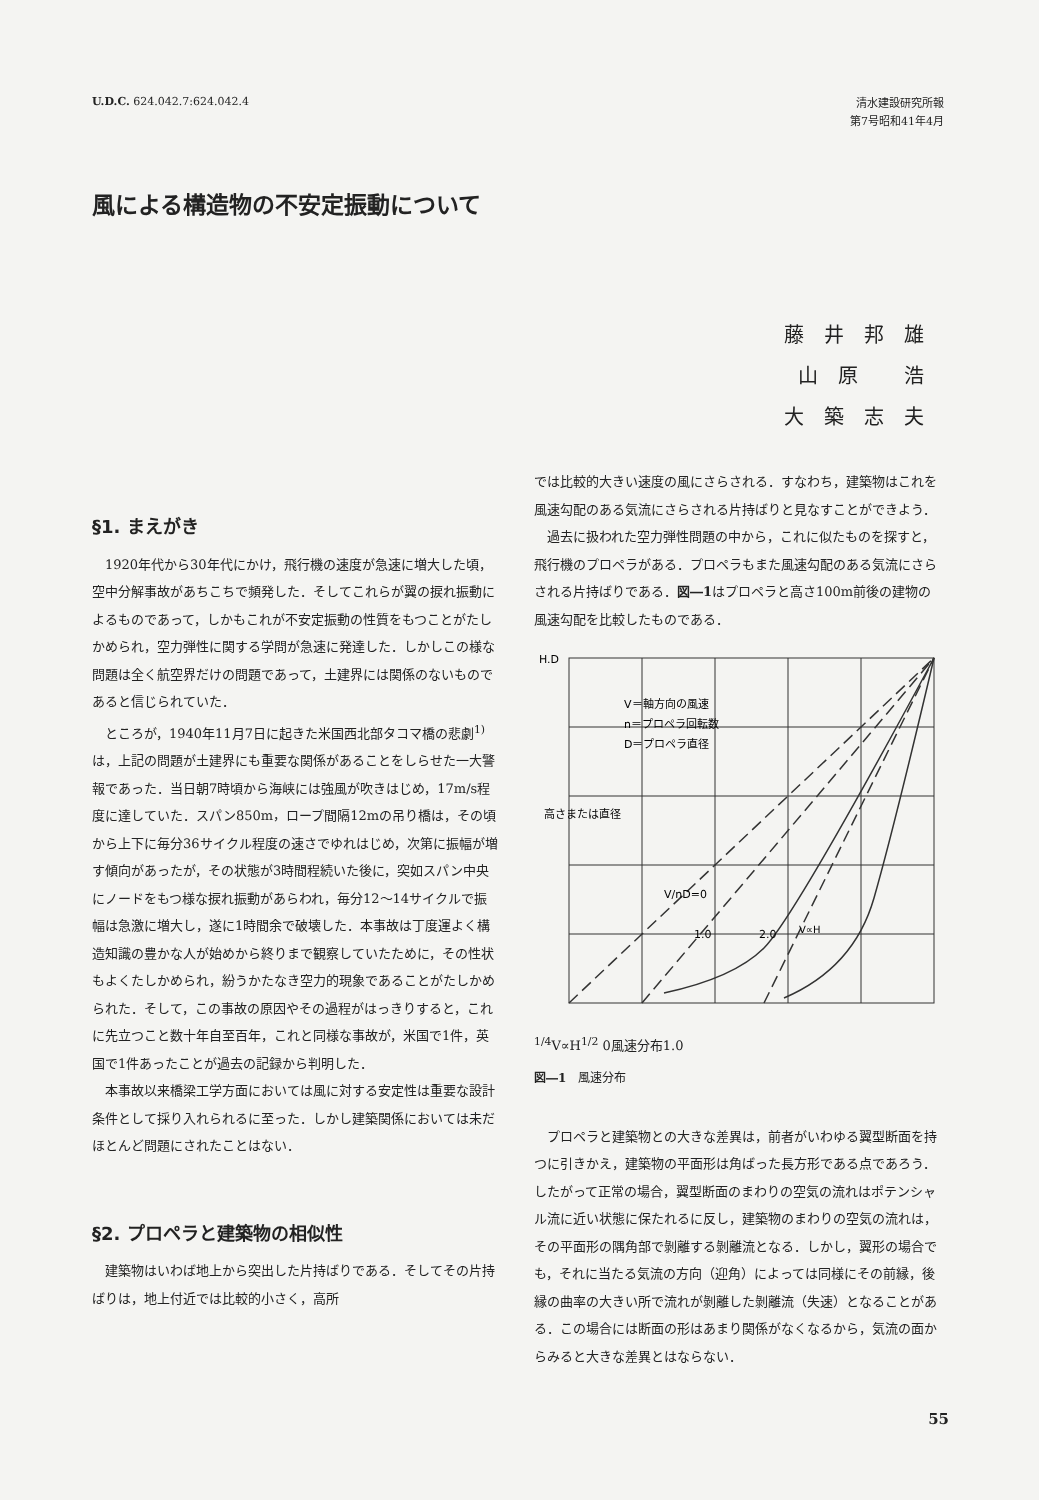U.D.C. 624.042.7:624.042.4
清水建設研究所報
第7号昭和41年4月
風による構造物の不安定振動について
藤井邦雄
山原 浩
大築志夫
§1. まえがき
1920年代から30年代にかけ，飛行機の速度が急速に増大した頃，空中分解事故があちこちで頻発した．そしてこれらが翼の捩れ振動によるものであって，しかもこれが不安定振動の性質をもつことがたしかめられ，空力弾性に関する学問が急速に発達した．しかしこの様な問題は全く航空界だけの問題であって，土建界には関係のないものであると信じられていた．
ところが，1940年11月7日に起きた米国西北部タコマ橋の悲劇<sup>1)</sup> は，上記の問題が土建界にも重要な関係があることをしらせた一大警報であった．当日朝7時頃から海峡には強風が吹きはじめ，17m/s程度に達していた．スパン850m，ロープ間隔12mの吊り橋は，その頃から上下に毎分36サイクル程度の速さでゆれはじめ，次第に振幅が増す傾向があったが，その状態が3時間程続いた後に，突如スパン中央にノードをもつ様な捩れ振動があらわれ，毎分12〜14サイクルで振幅は急激に増大し，遂に1時間余で破壊した．本事故は丁度運よく構造知識の豊かな人が始めから終りまで観察していたために，その性状もよくたしかめられ，紛うかたなき空力的現象であることがたしかめられた．そして，この事故の原因やその過程がはっきりすると，これに先立つこと数十年自至百年，これと同様な事故が，米国で1件，英国で1件あったことが過去の記録から判明した．
本事故以来橋梁工学方面においては風に対する安定性は重要な設計条件として採り入れられるに至った．しかし建築関係においては未だほとんど問題にされたことはない．
§2. プロペラと建築物の相似性
建築物はいわば地上から突出した片持ばりである．そしてその片持ばりは，地上付近では比較的小さく，高所
では比較的大きい速度の風にさらされる．すなわち，建築物はこれを風速勾配のある気流にさらされる片持ばりと見なすことができよう．
過去に扱われた空力弾性問題の中から，これに似たものを探すと，飛行機のプロペラがある．プロペラもまた風速勾配のある気流にさらされる片持ばりである．図―1はプロペラと高さ100m前後の建物の風速勾配を比較したものである．
H.D
V＝軸方向の風速
n＝プロペラ回転数
D＝プロペラ直径
高さまたは直径
V/nD=0
1.0
2.0
V∝H1/4
V∝H1/2
0
風速分布
1.0
図―1　風速分布
プロペラと建築物との大きな差異は，前者がいわゆる翼型断面を持つに引きかえ，建築物の平面形は角ばった長方形である点であろう．したがって正常の場合，翼型断面のまわりの空気の流れはポテンシャル流に近い状態に保たれるに反し，建築物のまわりの空気の流れは，その平面形の隅角部で剝離する剝離流となる．しかし，翼形の場合でも，それに当たる気流の方向（迎角）によっては同様にその前縁，後縁の曲率の大きい所で流れが剝離した剝離流（失速）となることがある．この場合には断面の形はあまり関係がなくなるから，気流の面からみると大きな差異とはならない．
55